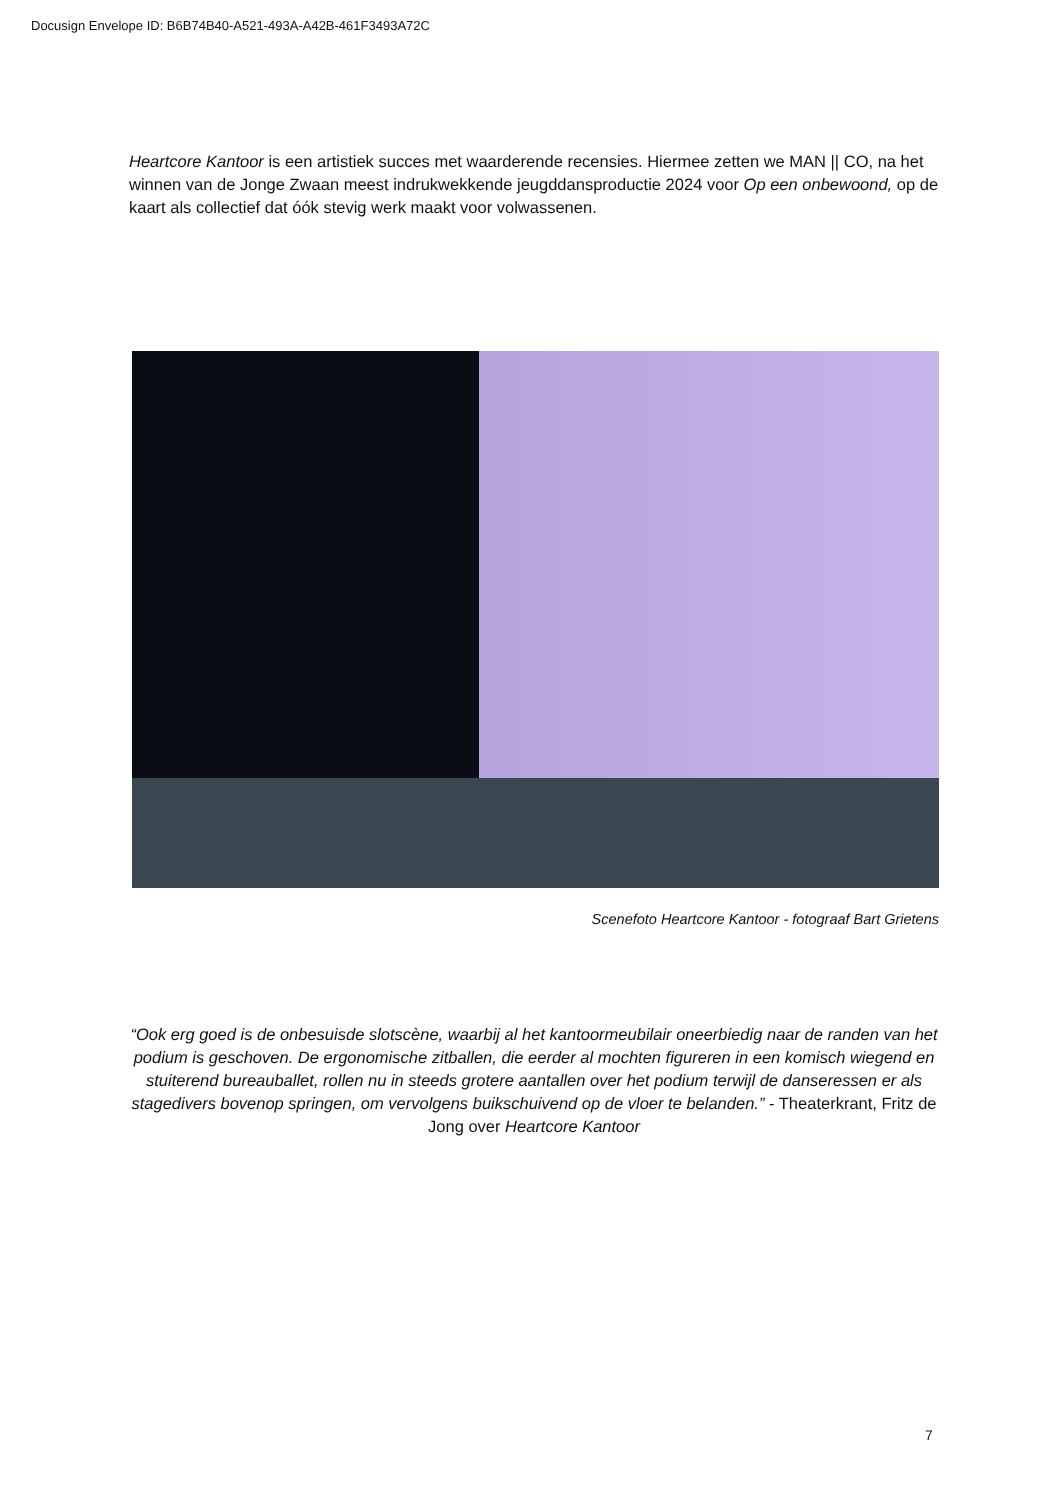Docusign Envelope ID: B6B74B40-A521-493A-A42B-461F3493A72C
Heartcore Kantoor is een artistiek succes met waarderende recensies. Hiermee zetten we MAN || CO, na het winnen van de Jonge Zwaan meest indrukwekkende jeugddansproductie 2024 voor Op een onbewoond, op de kaart als collectief dat óók stevig werk maakt voor volwassenen.
Scenefoto Heartcore Kantoor - fotograaf Bart Grietens
“Ook erg goed is de onbesuisde slotscène, waarbij al het kantoormeubilair oneerbiedig naar de randen van het podium is geschoven. De ergonomische zitballen, die eerder al mochten figureren in een komisch wiegend en stuiterend bureauballet, rollen nu in steeds grotere aantallen over het podium terwijl de danseressen er als stagedivers bovenop springen, om vervolgens buikschuivend op de vloer te belanden.” - Theaterkrant, Fritz de Jong over Heartcore Kantoor
7